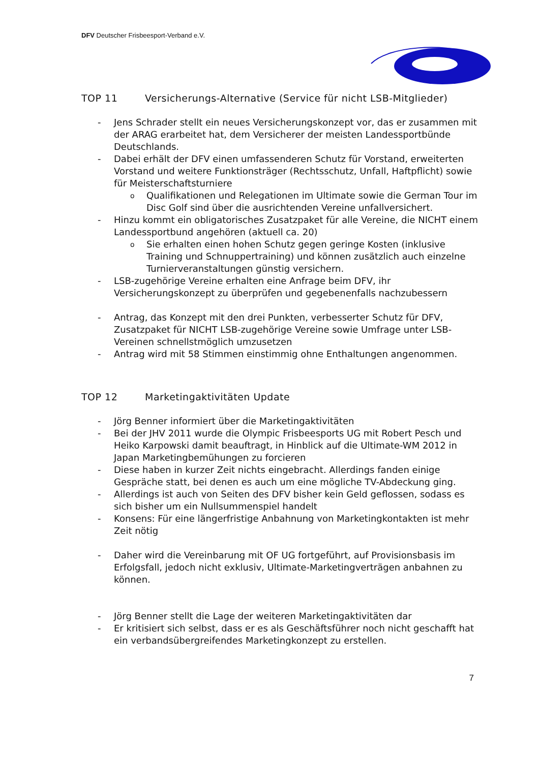DFV Deutscher Frisbeesport-Verband e.V.
TOP 11 Versicherungs-Alternative (Service für nicht LSB-Mitglieder)
- Jens Schrader stellt ein neues Versicherungskonzept vor, das er zusammen mit der ARAG erarbeitet hat, dem Versicherer der meisten Landessportbünde Deutschlands.
- Dabei erhält der DFV einen umfassenderen Schutz für Vorstand, erweiterten Vorstand und weitere Funktionsträger (Rechtsschutz, Unfall, Haftpflicht) sowie für Meisterschaftsturniere
o Qualifikationen und Relegationen im Ultimate sowie die German Tour im Disc Golf sind über die ausrichtenden Vereine unfallversichert.
- Hinzu kommt ein obligatorisches Zusatzpaket für alle Vereine, die NICHT einem Landessportbund angehören (aktuell ca. 20)
o Sie erhalten einen hohen Schutz gegen geringe Kosten (inklusive Training und Schnuppertraining) und können zusätzlich auch einzelne Turnierveranstaltungen günstig versichern.
- LSB-zugehörige Vereine erhalten eine Anfrage beim DFV, ihr Versicherungskonzept zu überprüfen und gegebenenfalls nachzubessern
- Antrag, das Konzept mit den drei Punkten, verbesserter Schutz für DFV, Zusatzpaket für NICHT LSB-zugehörige Vereine sowie Umfrage unter LSB-Vereinen schnellstmöglich umzusetzen
- Antrag wird mit 58 Stimmen einstimmig ohne Enthaltungen angenommen.
TOP 12 Marketingaktivitäten Update
- Jörg Benner informiert über die Marketingaktivitäten
- Bei der JHV 2011 wurde die Olympic Frisbeesports UG mit Robert Pesch und Heiko Karpowski damit beauftragt, in Hinblick auf die Ultimate-WM 2012 in Japan Marketingbemühungen zu forcieren
- Diese haben in kurzer Zeit nichts eingebracht. Allerdings fanden einige Gespräche statt, bei denen es auch um eine mögliche TV-Abdeckung ging.
- Allerdings ist auch von Seiten des DFV bisher kein Geld geflossen, sodass es sich bisher um ein Nullsummenspiel handelt
- Konsens: Für eine längerfristige Anbahnung von Marketingkontakten ist mehr Zeit nötig
- Daher wird die Vereinbarung mit OF UG fortgeführt, auf Provisionsbasis im Erfolgsfall, jedoch nicht exklusiv, Ultimate-Marketingverträgen anbahnen zu können.
- Jörg Benner stellt die Lage der weiteren Marketingaktivitäten dar
- Er kritisiert sich selbst, dass er es als Geschäftsführer noch nicht geschafft hat ein verbandsübergreifendes Marketingkonzept zu erstellen.
7